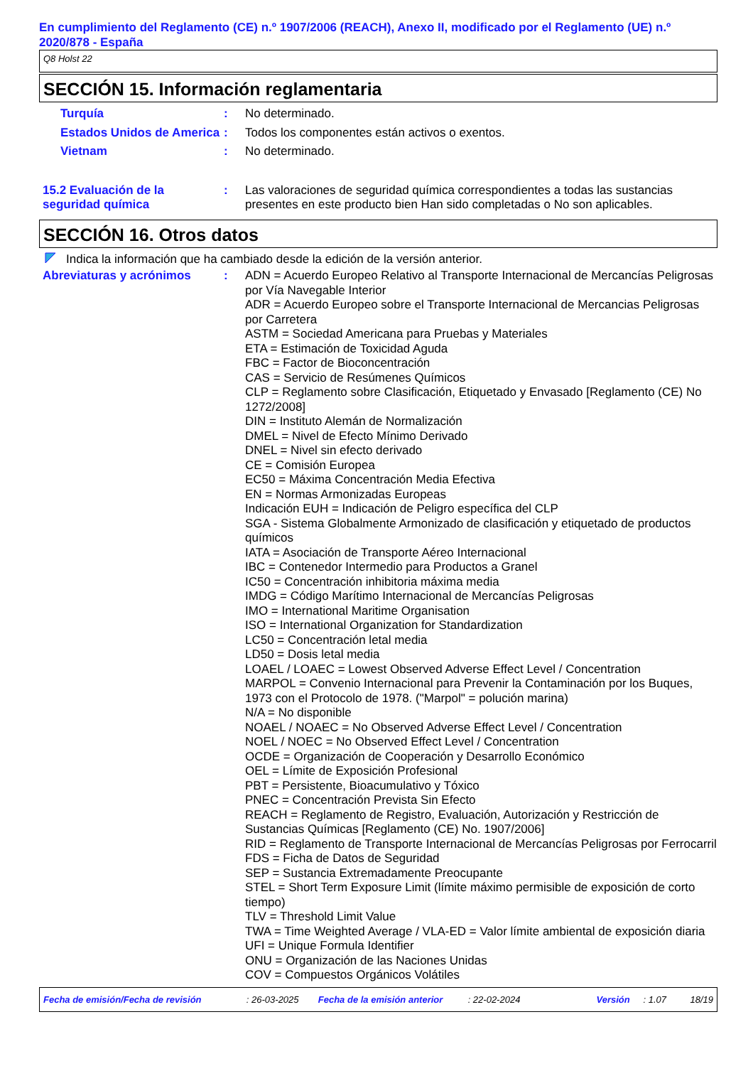En cumplimiento del Reglamento (CE) n.º 1907/2006 (REACH), Anexo II, modificado por el Reglamento (UE) n.º 2020/878 - España
Q8 Holst 22
SECCIÓN 15. Información reglamentaria
Turquía : No determinado.
Estados Unidos de America
: Todos los componentes están activos o exentos.
Vietnam : No determinado.
15.2 Evaluación de la seguridad química
: Las valoraciones de seguridad química correspondientes a todas las sustancias presentes en este producto bien Han sido completadas o No son aplicables.
SECCIÓN 16. Otros datos
Indica la información que ha cambiado desde la edición de la versión anterior.
Abreviaturas y acrónimos : ADN = Acuerdo Europeo Relativo al Transporte Internacional de Mercancías Peligrosas por Vía Navegable Interior
ADR = Acuerdo Europeo sobre el Transporte Internacional de Mercancias Peligrosas por Carretera
ASTM = Sociedad Americana para Pruebas y Materiales
ETA = Estimación de Toxicidad Aguda
FBC = Factor de Bioconcentración
CAS = Servicio de Resúmenes Químicos
CLP = Reglamento sobre Clasificación, Etiquetado y Envasado [Reglamento (CE) No 1272/2008]
DIN = Instituto Alemán de Normalización
DMEL = Nivel de Efecto Mínimo Derivado
DNEL = Nivel sin efecto derivado
CE = Comisión Europea
EC50 = Máxima Concentración Media Efectiva
EN = Normas Armonizadas Europeas
Indicación EUH = Indicación de Peligro específica del CLP
SGA - Sistema Globalmente Armonizado de clasificación y etiquetado de productos químicos
IATA = Asociación de Transporte Aéreo Internacional
IBC = Contenedor Intermedio para Productos a Granel
IC50 = Concentración inhibitoria máxima media
IMDG = Código Marítimo Internacional de Mercancías Peligrosas
IMO = International Maritime Organisation
ISO = International Organization for Standardization
LC50 = Concentración letal media
LD50 = Dosis letal media
LOAEL / LOAEC = Lowest Observed Adverse Effect Level / Concentration
MARPOL = Convenio Internacional para Prevenir la Contaminación por los Buques, 1973 con el Protocolo de 1978. ("Marpol" = polución marina)
N/A = No disponible
NOAEL / NOAEC = No Observed Adverse Effect Level / Concentration
NOEL / NOEC = No Observed Effect Level / Concentration
OCDE = Organización de Cooperación y Desarrollo Económico
OEL = Límite de Exposición Profesional
PBT = Persistente, Bioacumulativo y Tóxico
PNEC = Concentración Prevista Sin Efecto
REACH = Reglamento de Registro, Evaluación, Autorización y Restricción de Sustancias Químicas [Reglamento (CE) No. 1907/2006]
RID = Reglamento de Transporte Internacional de Mercancías Peligrosas por Ferrocarril
FDS = Ficha de Datos de Seguridad
SEP = Sustancia Extremadamente Preocupante
STEL = Short Term Exposure Limit (límite máximo permisible de exposición de corto tiempo)
TLV = Threshold Limit Value
TWA = Time Weighted Average / VLA-ED = Valor límite ambiental de exposición diaria
UFI = Unique Formula Identifier
ONU = Organización de las Naciones Unidas
COV = Compuestos Orgánicos Volátiles
Fecha de emisión/Fecha de revisión: 26-03-2025 Fecha de la emisión anterior: 22-02-2024 Versión: 1.07 18/19